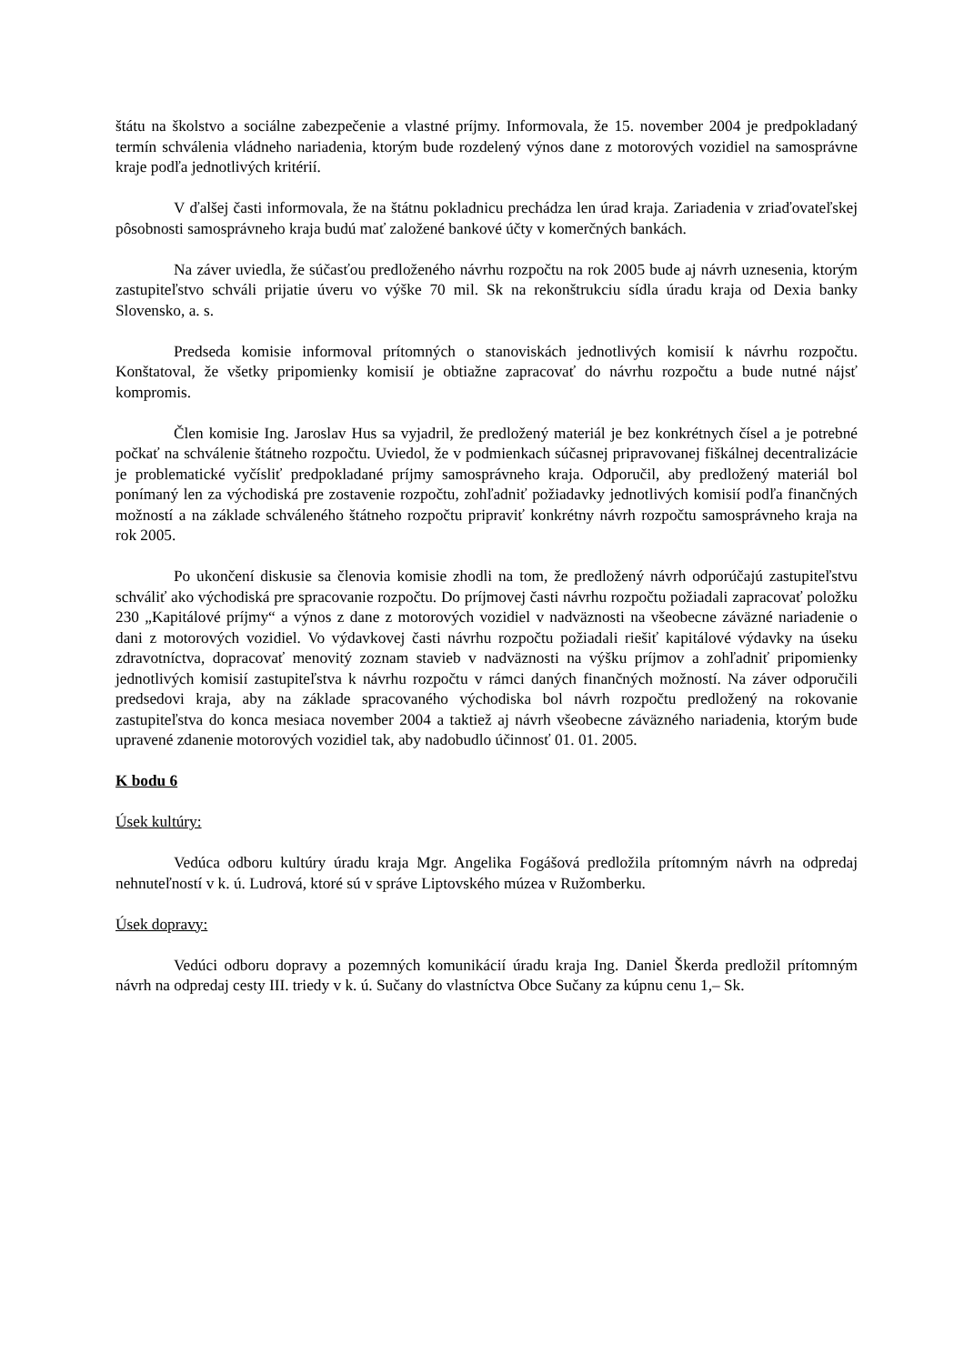štátu na školstvo a sociálne zabezpečenie a vlastné príjmy. Informovala, že 15. november 2004 je predpokladaný termín schválenia vládneho nariadenia, ktorým bude rozdelený výnos dane z motorových vozidiel na samosprávne kraje podľa jednotlivých kritérií.
V ďalšej časti informovala, že na štátnu pokladnicu prechádza len úrad kraja. Zariadenia v zriaďovateľskej pôsobnosti samosprávneho kraja budú mať založené bankové účty v komerčných bankách.
Na záver uviedla, že súčasťou predloženého návrhu rozpočtu na rok 2005 bude aj návrh uznesenia, ktorým zastupiteľstvo schváli prijatie úveru vo výške 70 mil. Sk na rekonštrukciu sídla úradu kraja od Dexia banky Slovensko, a. s.
Predseda komisie informoval prítomných o stanoviskách jednotlivých komisií k návrhu rozpočtu. Konštatoval, že všetky pripomienky komisií je obtiažne zapracovať do návrhu rozpočtu a bude nutné nájsť kompromis.
Člen komisie Ing. Jaroslav Hus sa vyjadril, že predložený materiál je bez konkrétnych čísel a je potrebné počkať na schválenie štátneho rozpočtu. Uviedol, že v podmienkach súčasnej pripravovanej fiškálnej decentralizácie je problematické vyčísliť predpokladané príjmy samosprávneho kraja. Odporučil, aby predložený materiál bol ponímaný len za východiská pre zostavenie rozpočtu, zohľadniť požiadavky jednotlivých komisií podľa finančných možností a na základe schváleného štátneho rozpočtu pripraviť konkrétny návrh rozpočtu samosprávneho kraja na rok 2005.
Po ukončení diskusie sa členovia komisie zhodli na tom, že predložený návrh odporúčajú zastupiteľstvu schváliť ako východiská pre spracovanie rozpočtu. Do príjmovej časti návrhu rozpočtu požiadali zapracovať položku 230 „Kapitálové príjmy“ a výnos z dane z motorových vozidiel v nadväznosti na všeobecne záväzné nariadenie o dani z motorových vozidiel. Vo výdavkovej časti návrhu rozpočtu požiadali riešiť kapitálové výdavky na úseku zdravotníctva, dopracovať menovitý zoznam stavieb v nadväznosti na výšku príjmov a zohľadniť pripomienky jednotlivých komisií zastupiteľstva k návrhu rozpočtu v rámci daných finančných možností. Na záver odporučili predsedovi kraja, aby na základe spracovaného východiska bol návrh rozpočtu predložený na rokovanie zastupiteľstva do konca mesiaca november 2004 a taktiež aj návrh všeobecne záväzného nariadenia, ktorým bude upravené zdanenie motorových vozidiel tak, aby nadobudlo účinnosť 01. 01. 2005.
K bodu 6
Úsek kultúry:
Vedúca odboru kultúry úradu kraja Mgr. Angelika Fogášová predložila prítomným návrh na odpredaj nehnuteľností v k. ú. Ludrová, ktoré sú v správe Liptovského múzea v Ružomberku.
Úsek dopravy:
Vedúci odboru dopravy a pozemných komunikácií úradu kraja Ing. Daniel Škerda predložil prítomným návrh na odpredaj cesty III. triedy v k. ú. Sučany do vlastníctva Obce Sučany za kúpnu cenu 1,– Sk.